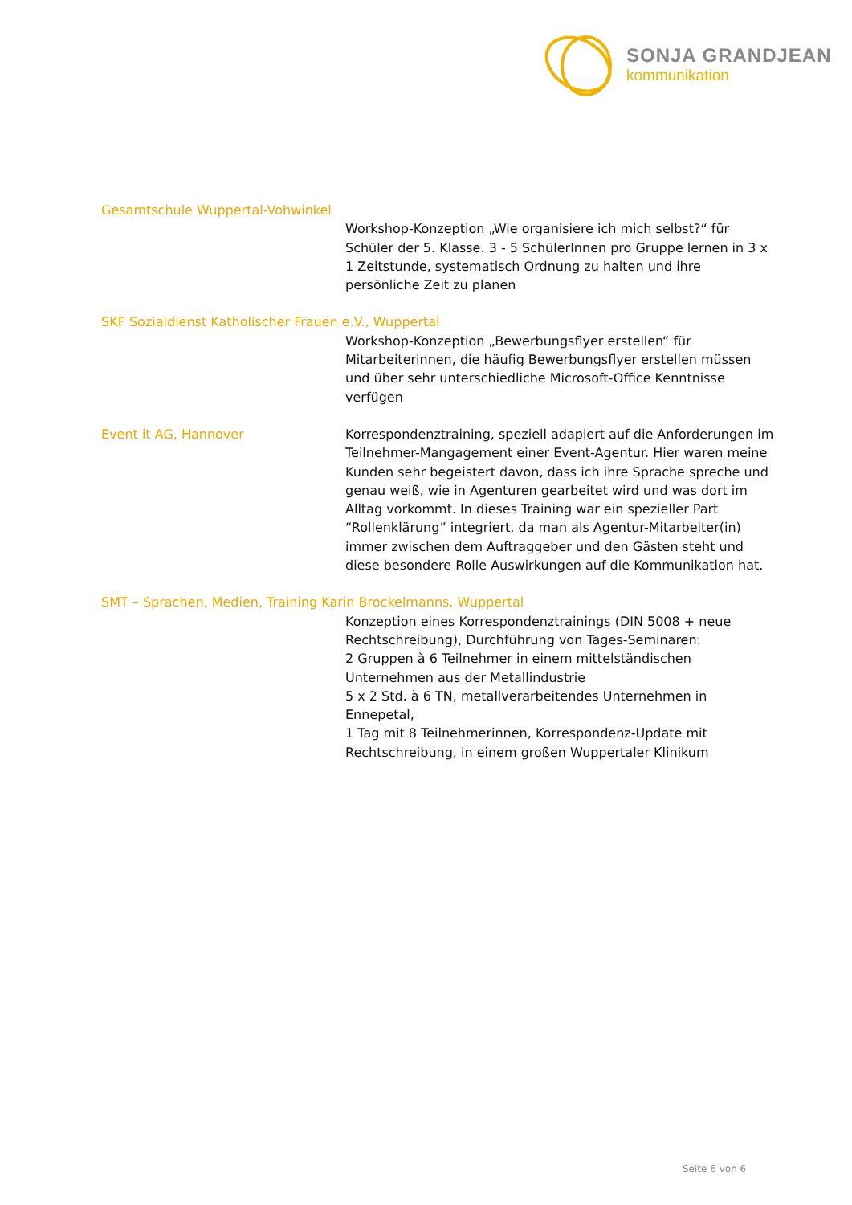SONJA GRANDJEAN
kommunikation
Gesamtschule Wuppertal-Vohwinkel
Workshop-Konzeption „Wie organisiere ich mich selbst?“ für Schüler der 5. Klasse. 3 - 5 SchülerInnen pro Gruppe lernen in 3 x 1 Zeitstunde, systematisch Ordnung zu halten und ihre persönliche Zeit zu planen
SKF Sozialdienst Katholischer Frauen e.V., Wuppertal
Workshop-Konzeption „Bewerbungsflyer erstellen“ für Mitarbeiterinnen, die häufig Bewerbungsflyer erstellen müssen und über sehr unterschiedliche Microsoft-Office Kenntnisse verfügen
Event it AG, Hannover Korrespondenztraining, speziell adapiert auf die Anforderungen im Teilnehmer-Mangagement einer Event-Agentur. Hier waren meine Kunden sehr begeistert davon, dass ich ihre Sprache spreche und genau weiß, wie in Agenturen gearbeitet wird und was dort im Alltag vorkommt. In dieses Training war ein spezieller Part “Rollenklärung” integriert, da man als Agentur-Mitarbeiter(in) immer zwischen dem Auftraggeber und den Gästen steht und diese besondere Rolle Auswirkungen auf die Kommunikation hat.
SMT – Sprachen, Medien, Training Karin Brockelmanns, Wuppertal
Konzeption eines Korrespondenztrainings (DIN 5008 + neue Rechtschreibung), Durchführung von Tages-Seminaren:
2 Gruppen à 6 Teilnehmer in einem mittelständischen Unternehmen aus der Metallindustrie
5 x 2 Std. à 6 TN, metallverarbeitendes Unternehmen in Ennepetal,
1 Tag mit 8 Teilnehmerinnen, Korrespondenz-Update mit Rechtschreibung, in einem großen Wuppertaler Klinikum
Seite 6 von 6